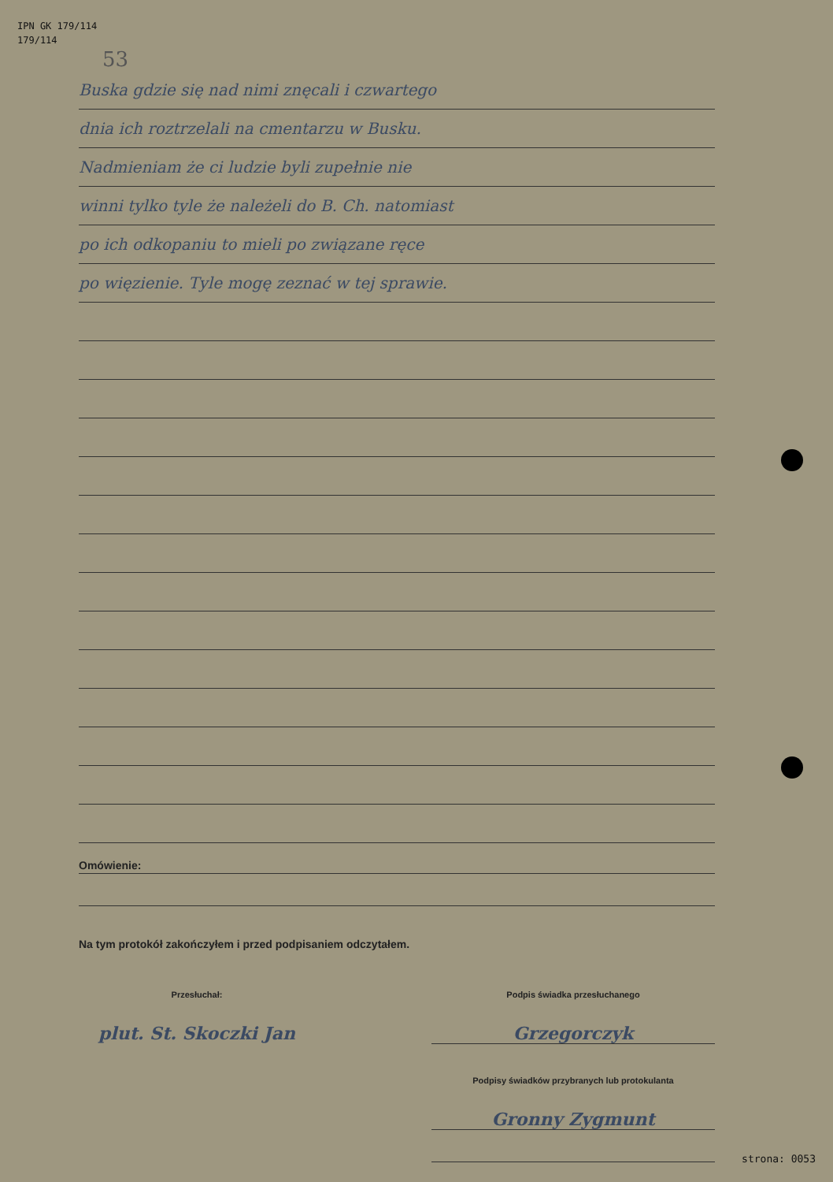IPN GK 179/114
179/114
53
Buska gdzie się nad nimi znęcali i czwartego
dnia ich roztrzelali na cmentarzu w Busku.
Nadmieniam że ci ludzie byli zupełnie nie
winni tylko tyle że należeli do B. Ch. natomiast
po ich odkopaniu to mieli po związane ręce
po więzienie. Tyle mogę zeznać w tej sprawie.
Omówienie:
Na tym protokół zakończyłem i przed podpisaniem odczytałem.
Przesłuchał:
plut. St. Skoczki Jan
Podpis świadka przesłuchanego
Grzegorczyk
Podpisy świadków przybranych lub protokulanta
Gronny Zygmunt
strona: 0053